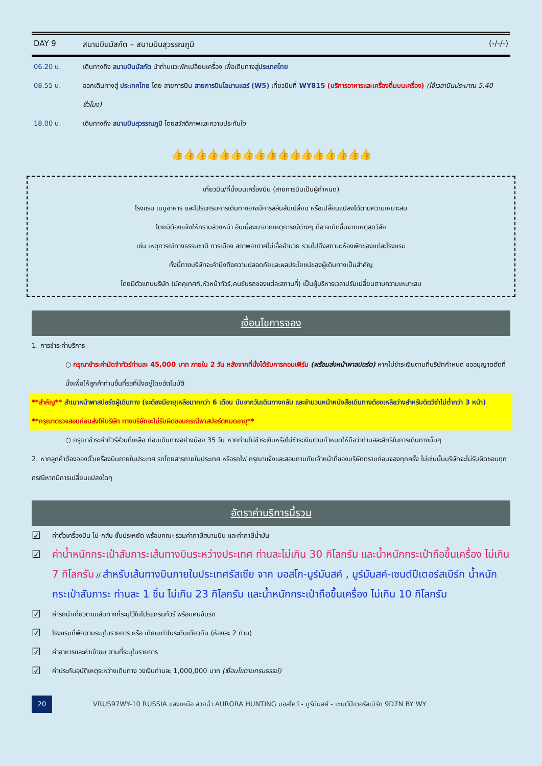DAY 9 สนามบินมัสกัต – สนามบินสุวรรณภูมิ (-/-/-)
06.20 น. เดินทางถึง สนามบินมัสกัต นำท่านแวะพักเปลี่ยนเครื่อง เพื่อเดินทางสู่ประเทศไทย
08.55 น. ออกเดินทางสู่ ประเทศไทย โดย สายการบิน สายการบินโอมานแอร์ (W5) เที่ยวบินที่ WY815 (บริการอาหารและเครื่องดื่มบนเครื่อง) (ใช้เวลาบินประมาณ 5.40 ชั่วโมง)
18.00 น. เดินทางถึง สนามบินสุวรรณภูมิ โดยสวัสดิภาพและความประทับใจ
👍👍👍👍👍👍👍👍👍👍👍👍👍👍👍👍👍
เที่ยวบิน/ที่นั่งบนเครื่องบิน (สายการบินเป็นผู้กำหนด)
โรงแรม เมนูอาหาร และโปรแกรมการเดินทางอาจมีการสลับสับเปลี่ยน หรือเปลี่ยนแปลงได้ตามความเหมาะสม
โดยมิต้องแจ้งให้ทราบล่วงหน้า อันเนื่องมาจากเหตุการณ์ต่างๆ ที่อาจเกิดขึ้นจากเหตุสุดวิสัย
เช่น เหตุการณ์ทางธรรมชาติ การเมือง สภาพอากาศไม่เอื้ออำนวย รวมไปถึงสถานะห้องพักของแต่ละโรงแรม
ทั้งนี้ทางบริษัทจะคำนึงถึงความปลอดภัยและผลประโยชน์ของผู้เดินทางเป็นสำคัญ
โดยมีตัวแทนบริษัท (มัคคุเทศก์,หัวหน้าทัวร์,คนขับรถของแต่ละสถานที่) เป็นผู้บริหารเวลาปรับเปลี่ยนตามความเหมาะสม
เงื่อนไขการจอง
1. การชำระค่าบริการ
○ กรุณาชำระค่ามัดจำทัวร์ท่านละ 45,000 บาท ภายใน 2 วัน หลังจากที่นั่งได้รับการคอนเฟิร์ม (พร้อมส่งหน้าพาสปอร์ต) หากไม่ชำระเงินตามที่บริษัทกำหนด ขออนุญาตตัดที่นั่งเพื่อให้ลูกค้าท่านอื่นที่รอที่นั่งอยู่โดยอัตโนมัติ
**สำคัญ** สำเนาหน้าพาสปอร์ตผู้เดินทาง (จะต้องมีอายุเหลือมากกว่า 6 เดือน นับจากวันเดินทางกลับ และจำนวนหน้าหนังสือเดินทางต้องเหลือว่างสำหรับติดวีซ่าไม่ต่ำกว่า 3 หน้า) **กรุณาตรวจสอบก่อนส่งให้บริษัท ทางบริษัทจะไม่รับผิดชอบกรณีพาสปอร์ตหมดอายุ**
○ กรุณาชำระค่าทัวร์ส่วนที่เหลือ ก่อนเดินทางอย่างน้อย 35 วัน หากท่านไม่ชำระเงินหรือไม่ชำระเงินตามกำหนดให้ถือว่าท่านสละสิทธิในการเดินทางนั้นๆ
2. หากลูกค้าต้องจองตั๋วเครื่องบินภายในประเทศ รถโดยสารภายในประเทศ หรือรถไฟ กรุณาแจ้งและสอบถามกับเจ้าหน้าที่ของบริษัททราบก่อนจองทุกครั้ง ไม่เช่นนั้นบริษัทจะไม่รับผิดชอบทุกกรณีหากมีการเปลี่ยนแปลงใดๆ
อัตราค่าบริการนี้รวม
☑
ค่าตั๋วเครื่องบิน ไป-กลับ ชั้นประหยัด พร้อมคณะ รวมค่าภาษีสนามบิน และค่าภาษีน้ำมัน
☑ ค่าน้ำหนักกระเป๋าสัมภาระเส้นทางบินระหว่างประเทศ ท่านละไม่เกิน 30 กิโลกรัม และน้ำหนักกระเป๋าถือขึ้นเครื่อง ไม่เกิน 7 กิโลกรัม // สำหรับเส้นทางบินภายในประเทศรัสเซีย จาก มอสโก-มูร์มันสค์ , มูร์มันสค์-เซนต์ปีเตอร์สเบิร์ก น้ำหนักกระเป๋าสัมภาระ ท่านละ 1 ชิ้น ไม่เกิน 23 กิโลกรัม และน้ำหนักกระเป๋าถือขึ้นเครื่อง ไม่เกิน 10 กิโลกรัม
☑
ค่ารถนำเที่ยวตามเส้นทางที่ระบุไว้ในโปรแกรมทัวร์ พร้อมคนขับรถ
☑
โรงแรมที่พักตามระบุในรายการ หรือ เทียบเท่าในระดับเดียวกัน (ห้องละ 2 ท่าน)
☑
ค่าอาหารและค่าเข้าชม ตามที่ระบุในรายการ
☑
ค่าประกันอุบัติเหตุระหว่างเดินทาง วงเงินท่านละ 1,000,000 บาท (เงื่อนไขตามกรมธรรม์)
20 VRUS97WY-10 RUSSIA แสงเหนือ สวยฉ่ำ AURORA HUNTING มอสโคว์ - มูร์มันสค์ - เซนต์ปีเตอร์สเบิร์ก 9D7N BY WY